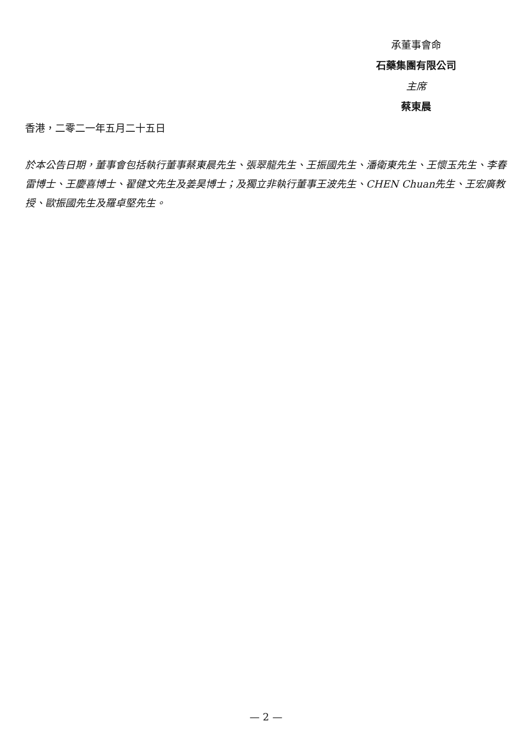承董事會命
石藥集團有限公司
主席
蔡東晨
香港，二零二一年五月二十五日
於本公告日期，董事會包括執行董事蔡東晨先生、張翠龍先生、王振國先生、潘衛東先生、王懷玉先生、李春雷博士、王慶喜博士、翟健文先生及姜昊博士；及獨立非執行董事王波先生、CHEN Chuan先生、王宏廣教授、歐振國先生及羅卓堅先生。
— 2 —